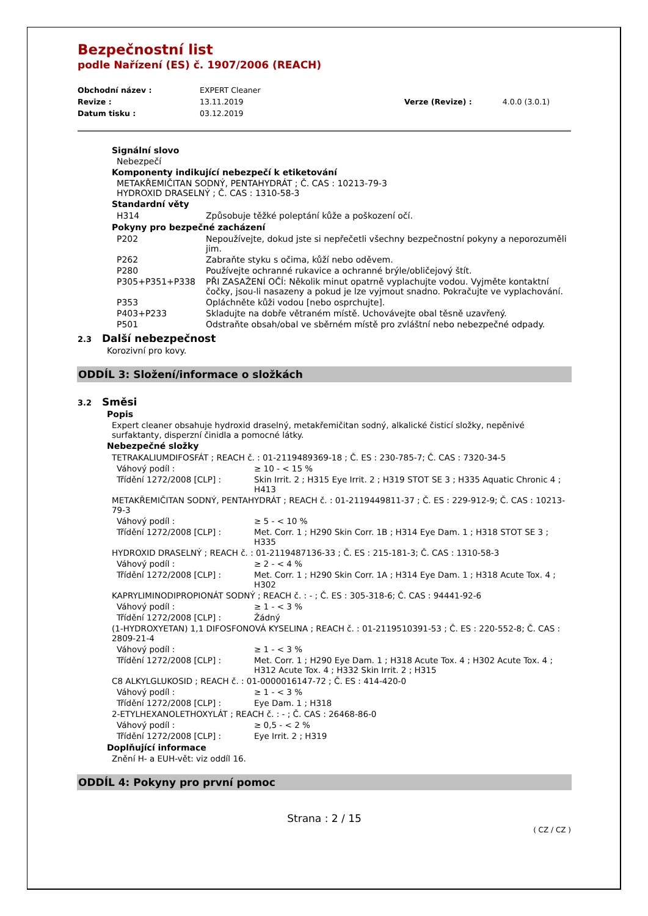Bezpečnostní list
podle Nařízení (ES) č. 1907/2006 (REACH)
| Obchodní název : | EXPERT Cleaner | | |
| Revize : | 13.11.2019 | Verze (Revize) : | 4.0.0 (3.0.1) |
| Datum tisku : | 03.12.2019 | | |
Signální slovo
Nebezpečí
Komponenty indikující nebezpečí k etiketování
METAKŘEMIČITAN SODNÝ, PENTAHYDRÁT ; Č. CAS : 10213-79-3
HYDROXID DRASELNÝ ; Č. CAS : 1310-58-3
Standardní věty
| H314 | Způsobuje těžké poleptání kůže a poškození očí. |
Pokyny pro bezpečné zacházení
| P202 | Nepoužívejte, dokud jste si nepřečetli všechny bezpečnostní pokyny a neporozuměli jim. |
| P262 | Zabraňte styku s očima, kůží nebo oděvem. |
| P280 | Používejte ochranné rukavice a ochranné brýle/obličejový štít. |
| P305+P351+P338 | PŘI ZASAŽENÍ OČÍ: Několik minut opatrně vyplachujte vodou. Vyjměte kontaktní čočky, jsou-li nasazeny a pokud je lze vyjmout snadno. Pokračujte ve vyplachování. |
| P353 | Opláchněte kůži vodou [nebo osprchujte]. |
| P403+P233 | Skladujte na dobře větraném místě. Uchovávejte obal těsně uzavřený. |
| P501 | Odstraňte obsah/obal ve sběrném místě pro zvláštní nebo nebezpečné odpady. |
2.3 Další nebezpečnost
Korozivní pro kovy.
ODDÍL 3: Složení/informace o složkách
3.2 Směsi
Popis
Expert cleaner obsahuje hydroxid draselný, metakřemičitan sodný, alkalické čisticí složky, nepěnivé surfaktanty, disperzní činidla a pomocné látky.
Nebezpečné složky
| TETRAKALIUMDIFOSFÁT ; REACH č. : 01-2119489369-18 ; Č. ES : 230-785-7; Č. CAS : 7320-34-5 | |
| Váhový podíl : | ≥ 10 - < 15 % |
| Třídění 1272/2008 [CLP] : | Skin Irrit. 2 ; H315 Eye Irrit. 2 ; H319 STOT SE 3 ; H335 Aquatic Chronic 4 ; H413 |
| METAKŘEMIČITAN SODNÝ, PENTAHYDRÁT ; REACH č. : 01-2119449811-37 ; Č. ES : 229-912-9; Č. CAS : 10213-79-3 | |
| Váhový podíl : | ≥ 5 - < 10 % |
| Třídění 1272/2008 [CLP] : | Met. Corr. 1 ; H290 Skin Corr. 1B ; H314 Eye Dam. 1 ; H318 STOT SE 3 ; H335 |
| HYDROXID DRASELNÝ ; REACH č. : 01-2119487136-33 ; Č. ES : 215-181-3; Č. CAS : 1310-58-3 | |
| Váhový podíl : | ≥ 2 - < 4 % |
| Třídění 1272/2008 [CLP] : | Met. Corr. 1 ; H290 Skin Corr. 1A ; H314 Eye Dam. 1 ; H318 Acute Tox. 4 ; H302 |
| KAPRYLIMINODIPROPIONÁT SODNÝ ; REACH č. : - ; Č. ES : 305-318-6; Č. CAS : 94441-92-6 | |
| Váhový podíl : | ≥ 1 - < 3 % |
| Třídění 1272/2008 [CLP] : | Žádný |
| (1-HYDROXYETAN) 1,1 DIFOSFONOVÁ KYSELINA ; REACH č. : 01-2119510391-53 ; Č. ES : 220-552-8; Č. CAS : 2809-21-4 | |
| Váhový podíl : | ≥ 1 - < 3 % |
| Třídění 1272/2008 [CLP] : | Met. Corr. 1 ; H290 Eye Dam. 1 ; H318 Acute Tox. 4 ; H302 Acute Tox. 4 ; H312 Acute Tox. 4 ; H332 Skin Irrit. 2 ; H315 |
| C8 ALKYLGLUKOSID ; REACH č. : 01-0000016147-72 ; Č. ES : 414-420-0 | |
| Váhový podíl : | ≥ 1 - < 3 % |
| Třídění 1272/2008 [CLP] : | Eye Dam. 1 ; H318 |
| 2-ETYLHEXANOLETHOXYLÁT ; REACH č. : - ; Č. CAS : 26468-86-0 | |
| Váhový podíl : | ≥ 0,5 - < 2 % |
| Třídění 1272/2008 [CLP] : | Eye Irrit. 2 ; H319 |
Doplňující informace
Znění H- a EUH-vět: viz oddíl 16.
ODDÍL 4: Pokyny pro první pomoc
Strana : 2 / 15
( CZ / CZ )